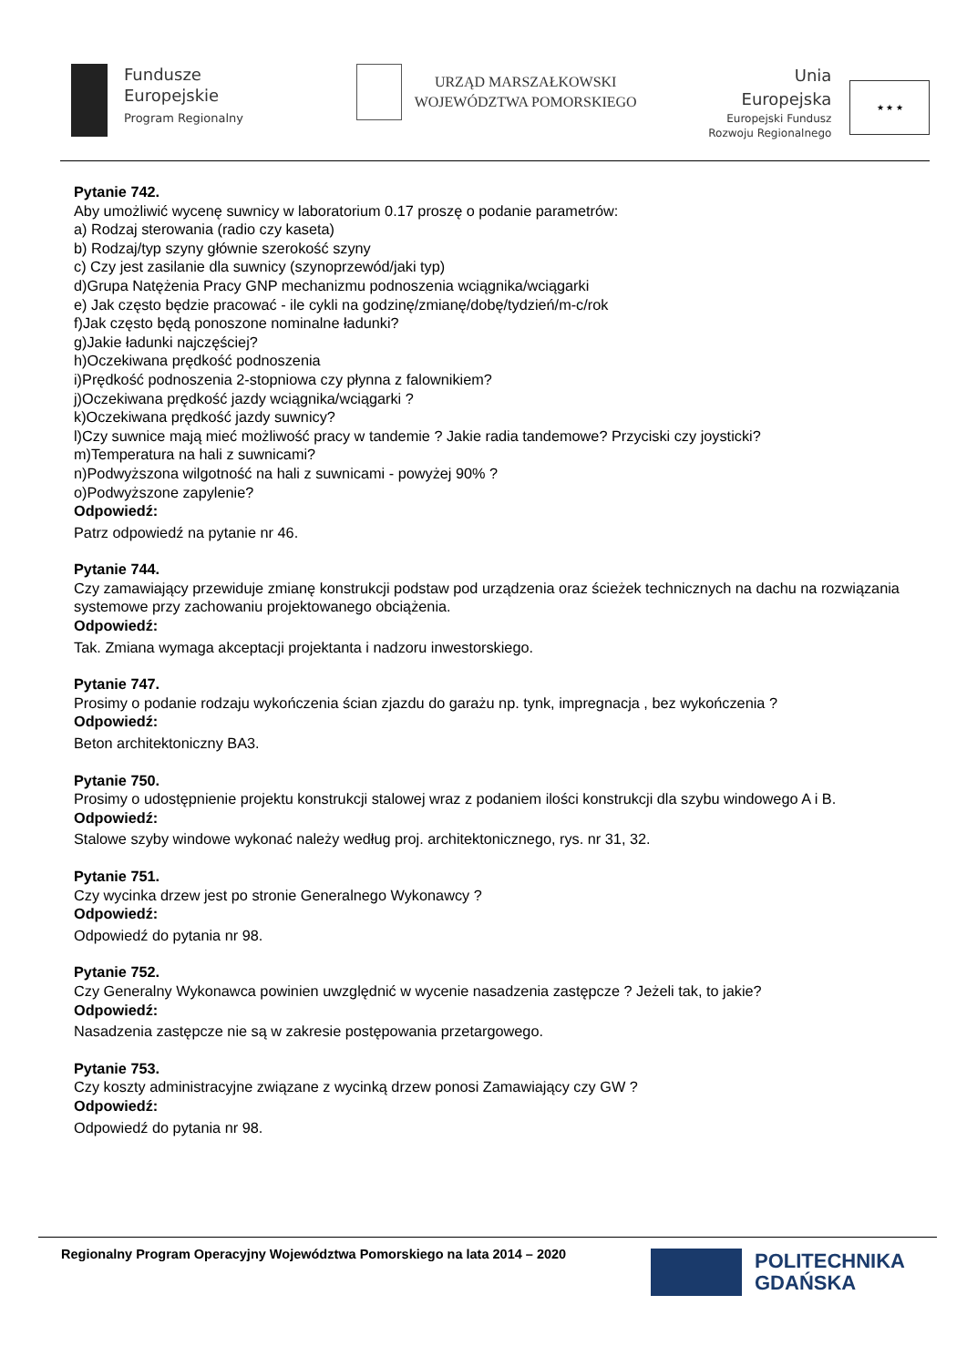Fundusze
Europejskie
Program Regionalny
URZĄD MARSZAŁKOWSKI
WOJEWÓDZTWA POMORSKIEGO
Unia Europejska
Europejski Fundusz
Rozwoju Regionalnego
★ ★ ★
Pytanie 742.
Aby umożliwić wycenę suwnicy w laboratorium 0.17 proszę o podanie parametrów:
a) Rodzaj sterowania (radio czy kaseta)
b) Rodzaj/typ szyny głównie szerokość szyny
c) Czy jest zasilanie dla suwnicy (szynoprzewód/jaki typ)
d)Grupa Natężenia Pracy GNP mechanizmu podnoszenia wciągnika/wciągarki
e) Jak często będzie pracować - ile cykli na godzinę/zmianę/dobę/tydzień/m-c/rok
f)Jak często będą ponoszone nominalne ładunki?
g)Jakie ładunki najczęściej?
h)Oczekiwana prędkość podnoszenia
i)Prędkość podnoszenia 2-stopniowa czy płynna z falownikiem?
j)Oczekiwana prędkość jazdy wciągnika/wciągarki ?
k)Oczekiwana prędkość jazdy suwnicy?
l)Czy suwnice mają mieć możliwość pracy w tandemie ? Jakie radia tandemowe? Przyciski czy joysticki?
m)Temperatura na hali z suwnicami?
n)Podwyższona wilgotność na hali z suwnicami - powyżej 90% ?
o)Podwyższone zapylenie?
Odpowiedź:
Patrz odpowiedź na pytanie nr 46.
Pytanie 744.
Czy zamawiający przewiduje zmianę konstrukcji podstaw pod urządzenia oraz ścieżek technicznych na dachu na rozwiązania systemowe przy zachowaniu projektowanego obciążenia.
Odpowiedź:
Tak. Zmiana wymaga akceptacji projektanta i nadzoru inwestorskiego.
Pytanie 747.
Prosimy o podanie rodzaju wykończenia ścian zjazdu do garażu np. tynk, impregnacja , bez wykończenia ?
Odpowiedź:
Beton architektoniczny BA3.
Pytanie 750.
Prosimy o udostępnienie projektu konstrukcji stalowej wraz z podaniem ilości konstrukcji dla szybu windowego A i B.
Odpowiedź:
Stalowe szyby windowe wykonać należy według proj. architektonicznego, rys. nr 31, 32.
Pytanie 751.
Czy wycinka drzew jest po stronie Generalnego Wykonawcy ?
Odpowiedź:
Odpowiedź do pytania nr 98.
Pytanie 752.
Czy Generalny Wykonawca powinien uwzględnić w wycenie nasadzenia zastępcze ? Jeżeli tak, to jakie?
Odpowiedź:
Nasadzenia zastępcze nie są w zakresie postępowania przetargowego.
Pytanie 753.
Czy koszty administracyjne związane z wycinką drzew ponosi Zamawiający czy GW ?
Odpowiedź:
Odpowiedź do pytania nr 98.
Regionalny Program Operacyjny Województwa Pomorskiego na lata 2014 – 2020
POLITECHNIKA
GDAŃSKA